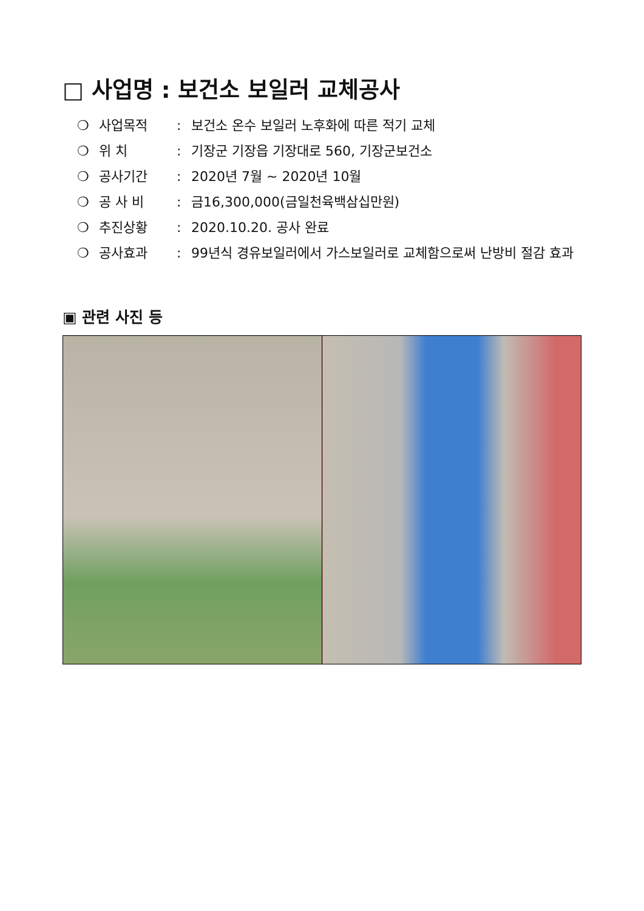□ 사업명 : 보건소 보일러 교체공사
❍ 사업목적: 보건소 온수 보일러 노후화에 따른 적기 교체
❍ 위 치: 기장군 기장읍 기장대로 560, 기장군보건소
❍ 공사기간: 2020년 7월 ~ 2020년 10월
❍ 공 사 비: 금16,300,000(금일천육백삼십만원)
❍ 추진상황: 2020.10.20. 공사 완료
❍ 공사효과: 99년식 경유보일러에서 가스보일러로 교체함으로써 난방비 절감 효과
▣ 관련 사진 등